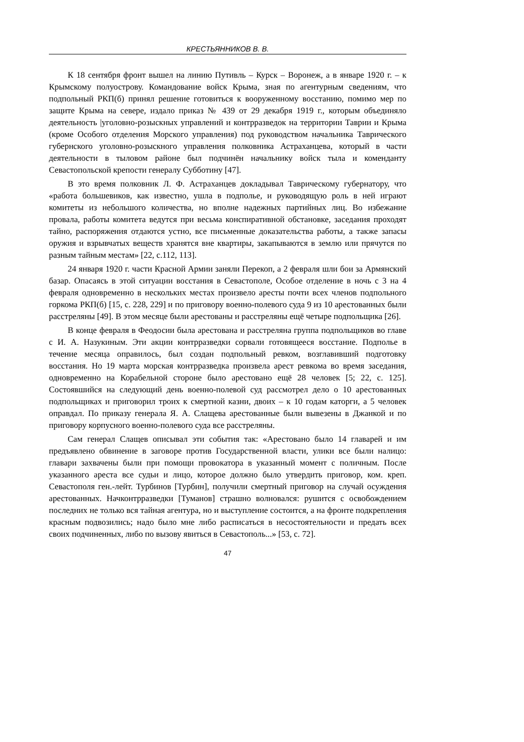КРЕСТЬЯННИКОВ В. В.
К 18 сентября фронт вышел на линию Путивль – Курск – Воронеж, а в январе 1920 г. – к Крымскому полуострову. Командование войск Крыма, зная по агентурным сведениям, что подпольный РКП(б) принял решение готовиться к вооруженному восстанию, помимо мер по защите Крыма на севере, издало приказ № 439 от 29 декабря 1919 г., которым объединяло деятельность |уголовно-розыскных управлений и контрразведок на территории Таврии и Крыма (кроме Особого отделения Морского управления) под руководством начальника Таврического губернского уголовно-розыскного управления полковника Астраханцева, который в части деятельности в тыловом районе был подчинён начальнику войск тыла и коменданту Севастопольской крепости генералу Субботину [47].
В это время полковник Л. Ф. Астраханцев докладывал Таврическому губернатору, что «работа большевиков, как известно, ушла в подполье, и руководящую роль в ней играют комитеты из небольшого количества, но вполне надежных партийных лиц. Во избежание провала, работы комитета ведутся при весьма конспиративной обстановке, заседания проходят тайно, распоряжения отдаются устно, все письменные доказательства работы, а также запасы оружия и взрывчатых веществ хранятся вне квартиры, закапываются в землю или прячутся по разным тайным местам» [22, с.112, 113].
24 января 1920 г. части Красной Армии заняли Перекоп, а 2 февраля шли бои за Армянский базар. Опасаясь в этой ситуации восстания в Севастополе, Особое отделение в ночь с 3 на 4 февраля одновременно в нескольких местах произвело аресты почти всех членов подпольного горкома РКП(б) [15, с. 228, 229] и по приговору военно-полевого суда 9 из 10 арестованных были расстреляны [49]. В этом месяце были арестованы и расстреляны ещё четыре подпольщика [26].
В конце февраля в Феодосии была арестована и расстреляна группа подпольщиков во главе с И. А. Назукиным. Эти акции контрразведки сорвали готовящееся восстание. Подполье в течение месяца оправилось, был создан подпольный ревком, возглавивший подготовку восстания. Но 19 марта морская контрразведка произвела арест ревкома во время заседания, одновременно на Корабельной стороне было арестовано ещё 28 человек [5; 22, с. 125]. Состоявшийся на следующий день военно-полевой суд рассмотрел дело о 10 арестованных подпольщиках и приговорил троих к смертной казни, двоих – к 10 годам каторги, а 5 человек оправдал. По приказу генерала Я. А. Слащева арестованные были вывезены в Джанкой и по приговору корпусного военно-полевого суда все расстреляны.
Сам генерал Слащев описывал эти события так: «Арестовано было 14 главарей и им предъявлено обвинение в заговоре против Государственной власти, улики все были налицо: главари захвачены были при помощи провокатора в указанный момент с поличным. После указанного ареста все судьи и лицо, которое должно было утвердить приговор, ком. креп. Севастополя ген.-лейт. Турбинов [Турбин], получили смертный приговор на случай осуждения арестованных. Начконтрразведки [Туманов] страшно волновался: рушится с освобождением последних не только вся тайная агентура, но и выступление состоится, а на фронте подкрепления красным подвозились; надо было мне либо расписаться в несостоятельности и предать всех своих подчиненных, либо по вызову явиться в Севастополь...» [53, с. 72].
47